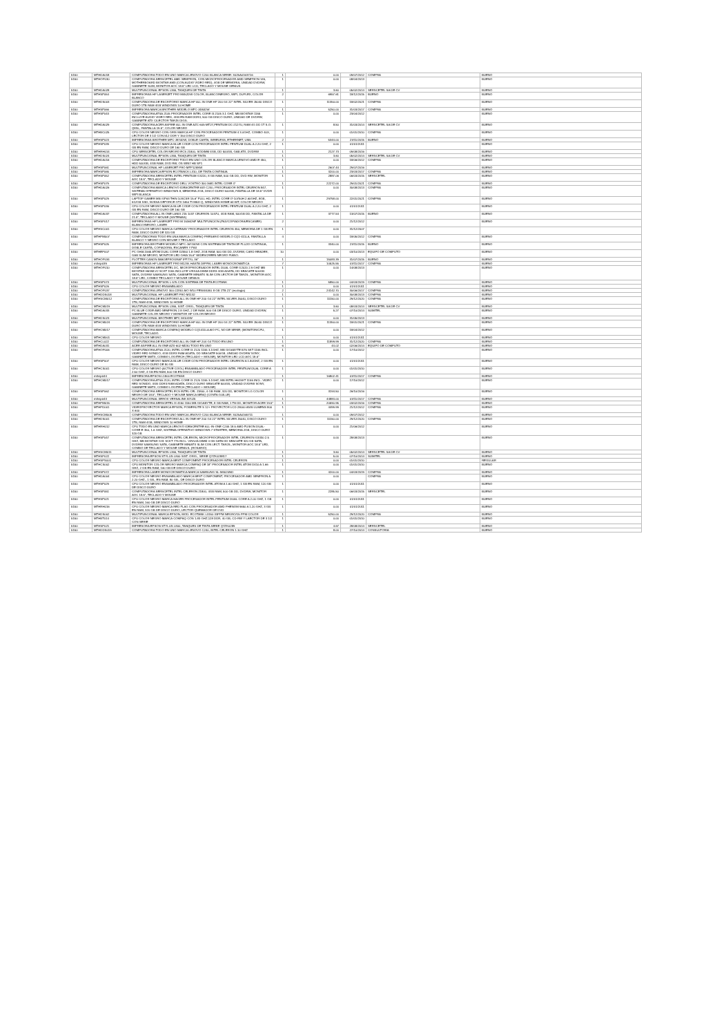| 5150 | MTHDA018 | COMPUTADORA TODO EN UNO MARCA LENOVO C200 BLANCA SERIE: 3025A0163716 | 1 | 0.00 | 09/07/2012 | COMPRA | BUENO |
| 5150 | MTHOP030 | COMPUTADORA SERSCETEL AMD SEMPRON, CON MICROPROCESADOR AMD SEMPRON 145, MOTHERBOARD BIOSTAR AM3 (CON AUDIO VIDEO RED), 4GB DE MEMORIA, UNIDAD DVDRW, GABINETE SLIM, MONITOR AOC 18.5" LED LCD, TECLADO Y MOUSE GENIUS | 1 | 0.00 | 08/04/2013 | | BUENO |
| 5150 | MTHDA028 | MULTIFUNCIONAL EPSON L355, TANQUES DE TINTA | 1 | 3.60 | 05/02/2014 | SERSCETEL SA DE CV | BUENO |
| 5150 | MTHSF054 | IMPRESORAS HP LASERJET PRO M452DW COLOR, BLANCO/NEGRO, WIFI, DUPLEX, COLOR BLANCO | 2 | 6957.61 | 18/12/2015 | BUENO | BUENO |
| 5150 | MTHDS003 | COMPUTADORA DE ESCRITORIO MARCA HP ALL IN ONE HP 200 G4 22" INTEL SILVER J5040 DISCO DURO 1TB RAM 4GB WINDOWS 10 HOME | 1 | 11350.00 | 18/02/2021 | COMPRA | BUENO |
| 5150 | MTHSF066 | IMPRESORA MARCA BROTHER MODELO MFC-J480DW | 1 | 5250.00 | 31/03/2017 | COMPRA | BUENO |
| 5150 | MTHSF043 | COMPUTADORA ATSA 2105 PROCESADOR INTEL CORE I3 2105 3.1 GHZ, MB BIOSTAR 1155 INCLUYE AUDIO VIDEO RED, 4GB EN RAM DDR3, 500 GB DISCO DURO, UNIDAD DE DVDRW, GABINETE ATX C/LECTOR TARJS DIGS. | 1 | 0.00 | 23/04/2012 | | BUENO |
| 5150 | MTHDA029 | COMPUTADORA ACER ASPIRE ALL IN ONE AZC-605-MT27,PENTIUM DC-2127U, RAM 4G DD 1T S.O. Q8SL, PANTALLA 19.5", COLOR NEGRO | 1 | 8.50 | 31/03/2014 | SERSCETEL SA DE CV | BUENO |
| 5150 | MTHBC025 | CPU COLOR NEGRO CON GRIS MARCA HP CON PROCESADOR PENTIUM 4 3.0GHZ, COMBO 40X, LECTOR DE 3 1/2 CON 512 DDR Y 150 DISCO DURO | 1 | 0.00 | 01/01/2010 | COMPRA | BUENO |
| 5150 | MTHSF023 | IMPRESORAS BROTHER MFC-J870DW, DOBLE CARTA, WIRELESS, ETHERNET, USB. | 2 | 5344.00 | 23/11/2015 | BUENO | BUENO |
| 5150 | MTHSF039 | CPU COLOR NEGRO MARCA BLUE CODE CON PROCESADOR INTEL PENTIUM DUAL A 2.20 GHZ, 2 GB EN RAM, DISCO DURO DE 160 GB | 1 | 0.00 | 01/01/2011 | | BUENO |
| 5150 | MTHRH014 | CPU SERSCETEL COLOR NEGRO ECS J1800, SODIMM 4GB, DD 500GB, GAB ATX, DVDRW | 1 | 2127.73 | 09/08/2016 | | BUENO |
| 5150 | MTHDS024 | MULTIFUNCIONAL EPSON L355, TANQUES DE TINTA | 1 | 3.60 | 05/02/2014 | SERSCETEL SA DE CV | BUENO |
| 5150 | MTHDA016 | COMPUTADORA DE ESCRITORIO TODO EN UNO COLOR BLANCO MARCA LENOVO AMD E-450, HDD 500GB, 4GB RAM, DVD RW, OS WIN7 HB SP1 | 1 | 0.00 | 18/06/2012 | COMPRA | BUENO |
| 5150 | MTHSF061 | MULTIFUNCIONAL HP LASERJET PRO MFP125NW | 1 | 2607.44 | 29/07/2016 | | BUENO |
| 5150 | MTHSF065 | IMPRESORA MARCA EPSON ECOTANCK L310, DE TINTA CONTINUA | 1 | 3200.00 | 23/03/2017 | COMPRA | BUENO |
| 5150 | MTHSF052 | COMPUTADORA SERSCETEL INTEL PENTIUM G3220, 8 GB RAM, 500 GB DD, DVD RW, MONITOR AOC 18.5", TECLADO Y MOUSE | 1 | 2887.06 | 06/03/2015 | SERSCETEL | BUENO |
| 5150 | MTHSF079 | COMPUTADORA DE ESCRITORIO DELL VOSTRO 300 3681 INTEL CORE I7 | 1 | 22272.00 | 29/01/2021 | COMPRA | BUENO |
| 5150 | MTHDA026 | COMPUTADORA MARCA LENOVO IDEACENTRE AIO C240, PROCESADOR INTEL CELERON 847, SISTEMA OPERATIVO WINDOWS 8, MEMORIA 2GB, DISCO DURO 500GB, PANTALLA DE 18.5" DVDR WIFI BLANCA | 1 | 0.00 | 30/08/2013 | COMPRA | BUENO |
| 5150 | MTHSF029 | LAPTOP GAMER MSI GF63 THIN 10SCSR 15.6" FULL HD, INTEL CORE I7-10750H 2.60GHZ, 8GB, 512GB SSD, NVIDIA GEFORCE GTX 1650 TI MAX-Q, WINDOWS HOME 64-BIT, COLOR NEGRO | 1 | 29758.00 | 22/01/2021 | COMPRA | BUENO |
| 5150 | MTHSF036 | CPU COLOR NEGRO MARCA BLUE CODE CON PROCESADOR INTEL PENTIUM DUAL A 2.20 GHZ, 2 GB EN RAM, DISCO DURO DE 160 GB | 1 | 0.00 | 01/01/2011 | | BUENO |
| 5150 | MTHDA037 | COMPUTADORA ALL IN ONE LANIX 215 1037 CELERON 1037U, 4GB RAM, 500GB DD, PANTALLA DE 21.5", TECLADO Y MOUSE (SISTEMAS) | 1 | 3777.54 | 13/07/2015 | BUENO | BUENO |
| 5150 | MTHSP017 | IMPRESORAS HP LASERJET PRO M 1536DNF MULTIFUNCION (FAX/COPIADORA/ESCANER) BLANCO/NEGRO, LASER | 2 | 0.00 | 21/12/2012 | | BUENO |
| 5150 | MTHSC001 | CPU COLOR NEGRO MARCA GATEWAY PROCESADOR INTEL CELERON 450, MEMORIA DE 1 GB EN RAM, DISCO DURO DE 320 GB | 1 | 0.00 | 31/12/2007 | | |
| 5150 | MTHPM007 | COMPUTADORAS TODO EN UNA MARCA COMPAQ PRESARIO MODELO CQ1-411LA, PANTALLA BLANCO Y NEGRO CON MOUSE Y TECLADO | 4 | 0.00 | 18/05/2012 | COMPRA | BUENO |
| 5150 | MTHSF025 | IMPRESORA BROTHER MODELO MFC-J6720DW CON SISTEMA DE TINTA DE FLUJO CONTINUA, DOBLE CARTA, COPIADORA, ESCANER Y FAX | 1 | 3340.00 | 23/11/2015 | BUENO | BUENO |
| 5150 | MTHEP007 | PC GHIA 1565 ATOM DUAL CORE D2550 1.8 GHZ, 2GB RAM, 500 GB DD, DVDRW, CARD READER, GAB SLIM NEGRO, MONITOR LED GHIA 15.6" WIDESCREEN NEGRO PIANO. | 10 | 0.00 | 03/10/2013 | EQUIPO DE COMPUTO | BUENO |
| 5150 | MTHOP034 | PLOTTER CANON IMAGEPROGRAF IPF770, 36" | 1 | 15083.39 | 31/07/2015 | BUENO | BUENO |
| 5150 | mthsp039 | IMPRESORAS HP LASERJET PRO M12W, HASTA 18PPM, LASER MONOCROMATICA | 7 | 10525.55 | 03/11/2017 | COMPRA | BUENO |
| 5150 | MTHOP010 | COMPUTADORA SERSCETEL DC, MICROPROCESADOR INTEL DUAL CORE G2020 2.9 GHZ MB BIOSTAR H61MLV2 SCKT 1155 INCLUYE V/R/U/A DIMM DDR3 4GB ADATA, DD SEAGATE 500GB SATA, DVDRW SAMSUNG SATA, GABINETE MINIATX SLIM CON LECTOR DE TARJS., MONITOR AOC 18.5" LED, COMBO TECLADO Y MOUSE GENIUS | 1 | 0.00 | 14/08/2013 | | BUENO |
| 5150 | MTHSF073 | MULTIFUNCIONAL EPSON L-575 CON SISTEMA DE TINTA ECOTANK | 1 | 5850.00 | 04/03/2019 | COMPRA | BUENO |
| 5150 | MTHSF026 | CPU COLOR NEGRO ENSAMBLADO | 1 | 0.00 | 01/01/2011 | | BUENO |
| 5150 | MTHOP037 | COMPUTADORA LENOVO 300-22ISU AIO W10 PENI4405U 8 GB 1TB 21" (ecologia) | 2 | 24142.70 | 30/06/2017 | COMPRA | BUENO |
| 5150 | MTHDDS018 | MULTIFUNCIONAL HP LASERJET PRO M1132 | 1 | 0.00 | 30/08/2013 | COMPRA | BUENO |
| 5150 | MTHSCM012 | COMPUTADORA DE ESCRITORIO ALL IN ONE HP 200 G4 22" INTEL SILVER J5040, DISCO DURO 1TB, RAM 4GB, WINDOWS 10 HOME | 1 | 11150.00 | 29/12/2020 | COMPRA | BUENO |
| 5150 | MTHCM019 | MULTIFUNCIONAL EPSON L355, SIST. ORIG., TANQUES DE TINTA | 1 | 3.60 | 08/03/2014 | SERSCETEL SA DE CV | BUENO |
| 5150 | MTHDA033 | PC BLUE CODE AMD SEMPRON 2.8 GHZ, 2 DE RAM, 500 GB DE DISCO DURO, UNIDAD DVDRW, GABINETE COLOR NEGRO Y MONITOR HP COLOR NEGRO | 1 | 5.27 | 07/10/2014 | SUMITEL | BUENO |
| 5150 | MTHDS023 | MULTIFUNCIONAL BROTHER MFC 5910DW | 1 | 0.00 | 31/05/2013 | | BUENO |
| 5150 | MTHCM024 | COMPUTADORA DE ESCRITORIO MARCA HP ALL IN ONE HP 200 G4 22" INTEL SILVER J5040 DISCO DURO 1TB RAM 4GB WINDOWS 10 HOME | 1 | 11350.00 | 18/01/2021 | COMPRA | BUENO |
| 5150 | MTHCM017 | COMPUTADORA MARCA COMPAQ MODELO CQ1411LA AIO PC, NO DE SERIE; (MONITOR/CPU, MOUSE, TECLADO. | 1 | 0.00 | 18/04/2012 | | BUENO |
| 5150 | MTHCM001 | CPU COLOR NEGRO | 1 | 0.00 | 01/01/2011 | | BUENO |
| 5150 | MTHCL022 | COMPUTADORA DE ESCRITORIO ALL IN ONE HP 204 G4 TODO EN UNO | 1 | 11899.99 | 31/12/2020 | COMPRA | BUENO |
| 5150 | MTHDA031 | ACER ASPIRE ALL IN ONE AZX-602-MD30 TODO EN UNO | 6 | 44.02 | 02/06/2014 | EQUIPO DE COMPUTO | BUENO |
| 5150 | MTHOP006 | COMPUTADORA ATSA 2120, INTEL CORE I3 2120 1155 3.1GHZ, MB GIGABYTE B75 SKT 1155 INCL VIDEO RED SONIDO, 4GB DDR3 RAM ADATA, DD SEAGATE 500GB, UNIDAD DVDRW SONY, GABINETE MATX, COMBO LOGITECH (TECLADO + MOUSE), MONITOR LED LCD AOC 18.5" | 1 | 0.00 | 17/10/2012 | | BUENO |
| 5150 | MTHSF007 | CPU COLOR NEGRO MARCA BLUE CODE CON PROCESADOR INTEL CELERON A 1.80GHZ, 2 GB EN RAM, DISCO DURO DE 80 GB | 1 | 0.00 | 01/01/2011 | | BUENO |
| 5150 | MTHCS001 | CPU COLOR NEGRO (ACTIVE COOL) ENSAMBLADO PROCESADOR INTEL PENTIUM DUAL CORE A 2.50 GHZ, 4 GB EN RAM, 500 GB EN DISCO DURO | 1 | 0.00 | 01/01/2010 | | BUENO |
| 5150 | mthsp044 | IMPRESORA EPSON L1800 ECOTANK | 1 | 16802.41 | 03/11/2017 | COMPRA | BUENO |
| 5150 | MTHCM017 | COMPUTADORA ATSA 2120, INTEL CORE I3 2120 1155 3.1GHZ, MB INTEL H61SKT 1155 INCL. VIDEO RED SONIDO, 4GB DDR3 RAM ADATA, DISCO DURO SEAGATE 500GB, UNIDAD DVDRW SONY, GABINETE MATX, COMBO LOGITECH (TECLADO + MOUSE) | 1 | 0.00 | 17/10/2012 | | BUENO |
| 5150 | MTHSF062 | COMPUTADORA SERSCETEL ECS INTEL CEL J1800, 4 GB RAM, 320 DD, MONITOR LG COLOR NEGRO DE 18.5", TECLADO Y MOUSE MARCA BENQ (CONTA GUILLE) | 1 | 3194.50 | 26/10/2016 | | BUENO |
| 5150 | mthsp043 | MULTIFUNCIONAL XEROX VERSALINK B7025 | 1 | 44884.00 | 03/11/2017 | COMPRA | BUENO |
| 5150 | MTHPM015 | COMPUTADORA SERSCETEL I3 4150 1150 MB GIGABYTE, 8 GB RAM, 1 TB DD, MONITOR ACER 19.5" | 1 | 20590.95 | 03/02/2016 | COMPRA | BUENO |
| 5150 | MTHPD001 | VIDEOPROYECTOR MARCA EPSON, POWERLITE S 12+ PROYECTOR LCD 28000 ANSI LUMENS 800 X 600 | 1 | 4499.99 | 21/12/2012 | COMPRA | BUENO |
| 5150 | MTHSCM005 | COMPUTADORA TODO EN UNO MARCA LENOVO C200 BLANCA SERIE: 3025A0165711 | 1 | 0.00 | 09/07/2012 | | BUENO |
| 5150 | MTHDS001 | COMPUTADORA DE ESCRITORIO ALL IN ONE HP 200 G4 22" INTEL SILVER J5040, DISCO DURO 1TB, RAM 4GB, WINDOWS 10 HOME | 1 | 11150.00 | 29/12/2020 | COMPRA | BUENO |
| 5150 | MTHRH012 | CPU TODO EN UNO MARCA LENOVO IDEACENTRE ALL-IN-ONE C205 18.5 AMD FUSION DUAL-CORE E-350, 1.6 GHZ, SISTEMA OPERATIVO WINDOWS 7 STARTER, MEMORIA 2GB, DISCO DURO 320 GB | 1 | 0.00 | 21/06/2012 | | BUENO |
| 5150 | MTHSF047 | COMPUTADORA SERSCETEL INTEL CELERON, MICROPROCESADOR INTEL CELERON G3330 2.5 GHZ, MB BIOSTAR G31 SCKT 775 INCL. V/R/U/A DIMM 4 GB DATA DD SEAGATE 320 GB SATA, DVDRW SAMSUNG SATA, GABINETE MINIATX SLIM CON LECT. TARJS., MONITOR AOC 18.5" LED, COMBO DE TECLADO Y MOUSE GENIUS. (ROSARIO) | 1 | 0.00 | 28/08/2013 | | BUENO |
| 5150 | MTHSCM011 | MULTIFUNCIONAL EPSON L355, TANQUES DE TINTA | 1 | 3.60 | 05/02/2014 | SERSCETEL SA DE CV | BUENO |
| 5150 | MTHSP022 | IMPRESORA EPSON STYLUS L800 SIST. ORIG., SERIE Q7ZK028817 | 1 | 5.00 | 07/10/2014 | SUMITEL | BUENO |
| 5150 | MTHSPS001 | CPU COLOR NEGRO MARCA BEST COMPONENT PROCESADOR INTEL CELERON | 1 | 0.00 | 01/01/2010 | | REGULAR |
| 5150 | MTHCS002 | CPU MONITOR COLOR NEGRO MARCA COMPAQ DE 18" PROCESADOR INTEL ATOM D410 A 1.66 GHZ, 2 GB EN RAM, 160 GB DE DISCO DURO | 1 | 0.00 | 01/01/2010 | | BUENO |
| 5150 | MTHSF072 | IMPRESORA LASER MONOCROMATICA MARCA SAMSUNG SL-M4020ND | 1 | 4200.00 | 04/03/2019 | COMPRA | BUENO |
| 5150 | MTHDA004 | CPU COLOR NEGRO ENSAMBLADO MARCA BEST COMPONENT, PROCESADOR AMD SEMPRON A 2.20 GHZ., 1 GB., EN RAM, 80 GB., DE DISCO DURO | 1 | 0.00 | | COMPRA | BUENO |
| 5150 | MTHSF029 | CPU COLOR NEGRO ENSAMBLADO PROCESADOR INTEL ATOM A 1.60 GHZ, 1 GB EN RAM, 120 GB DE DISCO DURO | 1 | 0.00 | 01/01/2011 | | BUENO |
| 5150 | MTHSF051 | COMPUTADORA SERSCETEL INTEL CELERON J1800, 4GB RAM, 500 GB DD, DVDRW, MONITOR AOC 18.5", TECLADO Y MOUSE | 1 | 2285.50 | 06/03/2015 | SERSCETEL | BUENO |
| 5150 | MTHSF021 | CPU COLOR NEGRO MARCA HACER PROCESADOR INTEL PENTIUM DUAL CORE A 2.00 GHZ, 1 GB EN RAM, 160 GB DE DISCO DURO | 1 | 0.00 | 01/01/2011 | | BUENO |
| 5150 | MTHRH016 | CPU COLOR NEGRO MARCA RED FLAG CON PROCESADOR AMD PHENOM 9650 A 1.20 GHZ, 3 GB EN RAM, 320 GB DE DISCO DURO, LECTOR-QUEMADOR DE DVD | 1 | 0.00 | 01/01/2011 | | BUENO |
| 5150 | MTHDS002 | MULTIFUNCIONAL MARCA EPSON, MOD. ECOTANK L3150 33PPM NEGRO/15 PPM COLOR | 1 | 5250.00 | 29/12/2020 | COMPRA | BUENO |
| 5150 | MTHBT014 | CPU COLOR NEGRO MARCA COMPAQ CON 1.83 GHZ,128 DDR, 40 GB, CD-RW Y LAECTOR DE 3 1/2 CON SERIE | 1 | 0.00 | 01/01/2010 | | BUENO |
| 5150 | MTHSP021 | IMPRESORA EPSON STYLUS L800, TANQUES DE TINTA SERIE Q7ZK0289 | 1 | 4.67 | 28/08/2014 | SERSCETEL | BUENO |
| 5150 | MTHDDS019 | COMPUTADORA TODO EN UNO MARCA LENOVO C240, INTEL CELERON 1.10 GHZ | 1 | 8.00 | 27/10/2014 | CONSULTORIA | BUENO |